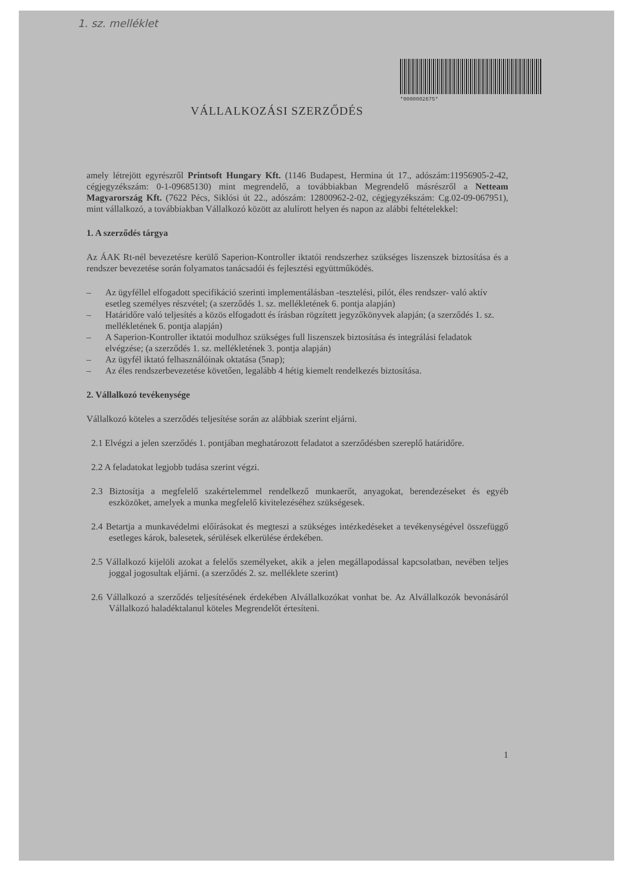1. sz. melléklet
*0000002675*
VÁLLALKOZÁSI SZERZŐDÉS
amely létrejött egyrészről Printsoft Hungary Kft. (1146 Budapest, Hermina út 17., adószám:11956905-2-42, cégjegyzékszám: 0-1-09685130) mint megrendelő, a továbbiakban Megrendelő másrészről a Netteam Magyarország Kft. (7622 Pécs, Siklósi út 22., adószám: 12800962-2-02, cégjegyzékszám: Cg.02-09-067951), mint vállalkozó, a továbbiakban Vállalkozó között az alulírott helyen és napon az alábbi feltételekkel:
1. A szerződés tárgya
Az ÁAK Rt-nél bevezetésre kerülő Saperion-Kontroller iktatói rendszerhez szükséges liszenszek biztosítása és a rendszer bevezetése során folyamatos tanácsadói és fejlesztési együttműködés.
– Az ügyféllel elfogadott specifikáció szerinti implementálásban -tesztelési, pilót, éles rendszer- való aktív esetleg személyes részvétel; (a szerződés 1. sz. mellékletének 6. pontja alapján)
– Határidőre való teljesítés a közös elfogadott és írásban rögzített jegyzőkönyvek alapján; (a szerződés 1. sz. mellékletének 6. pontja alapján)
– A Saperion-Kontroller iktatói modulhoz szükséges full liszenszek biztosítása és integrálási feladatok elvégzése; (a szerződés 1. sz. mellékletének 3. pontja alapján)
– Az ügyfél iktató felhasználóinak oktatása (5nap);
– Az éles rendszerbevezetése követően, legalább 4 hétig kiemelt rendelkezés biztosítása.
2. Vállalkozó tevékenysége
Vállalkozó köteles a szerződés teljesítése során az alábbiak szerint eljárni.
2.1 Elvégzi a jelen szerződés 1. pontjában meghatározott feladatot a szerződésben szereplő határidőre.
2.2 A feladatokat legjobb tudása szerint végzi.
2.3 Biztosítja a megfelelő szakértelemmel rendelkező munkaerőt, anyagokat, berendezéseket és egyéb eszközöket, amelyek a munka megfelelő kivitelezéséhez szükségesek.
2.4 Betartja a munkavédelmi előírásokat és megteszi a szükséges intézkedéseket a tevékenységével összefüggő esetleges károk, balesetek, sérülések elkerülése érdekében.
2.5 Vállalkozó kijelöli azokat a felelős személyeket, akik a jelen megállapodással kapcsolatban, nevében teljes joggal jogosultak eljárni. (a szerződés 2. sz. melléklete szerint)
2.6 Vállalkozó a szerződés teljesítésének érdekében Alvállalkozókat vonhat be. Az Alvállalkozók bevonásáról Vállalkozó haladéktalanul köteles Megrendelőt értesíteni.
1